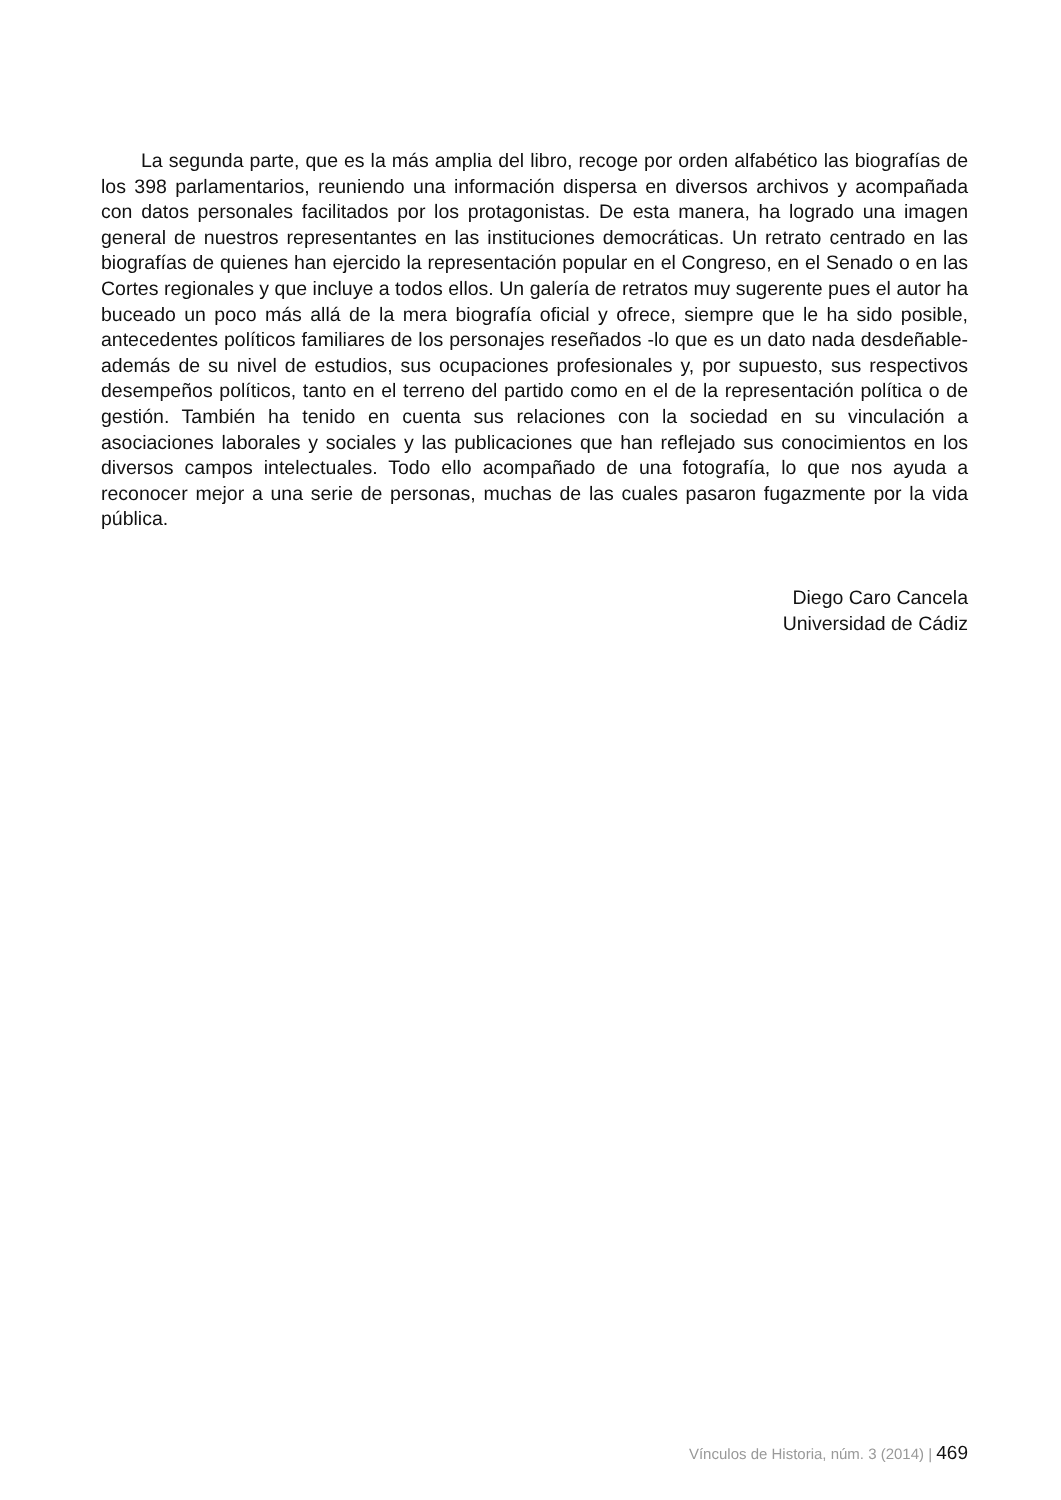La segunda parte, que es la más amplia del libro, recoge por orden alfabético las biografías de los 398 parlamentarios, reuniendo una información dispersa en diversos archivos y acompañada con datos personales facilitados por los protagonistas. De esta manera, ha logrado una imagen general de nuestros representantes en las instituciones democráticas. Un retrato centrado en las biografías de quienes han ejercido la representación popular en el Congreso, en el Senado o en las Cortes regionales y que incluye a todos ellos. Un galería de retratos muy sugerente pues el autor ha buceado un poco más allá de la mera biografía oficial y ofrece, siempre que le ha sido posible, antecedentes políticos familiares de los personajes reseñados -lo que es un dato nada desdeñable- además de su nivel de estudios, sus ocupaciones profesionales y, por supuesto, sus respectivos desempeños políticos, tanto en el terreno del partido como en el de la representación política o de gestión. También ha tenido en cuenta sus relaciones con la sociedad en su vinculación a asociaciones laborales y sociales y las publicaciones que han reflejado sus conocimientos en los diversos campos intelectuales. Todo ello acompañado de una fotografía, lo que nos ayuda a reconocer mejor a una serie de personas, muchas de las cuales pasaron fugazmente por la vida pública.
Diego Caro Cancela
Universidad de Cádiz
Vínculos de Historia, núm. 3 (2014) | 469